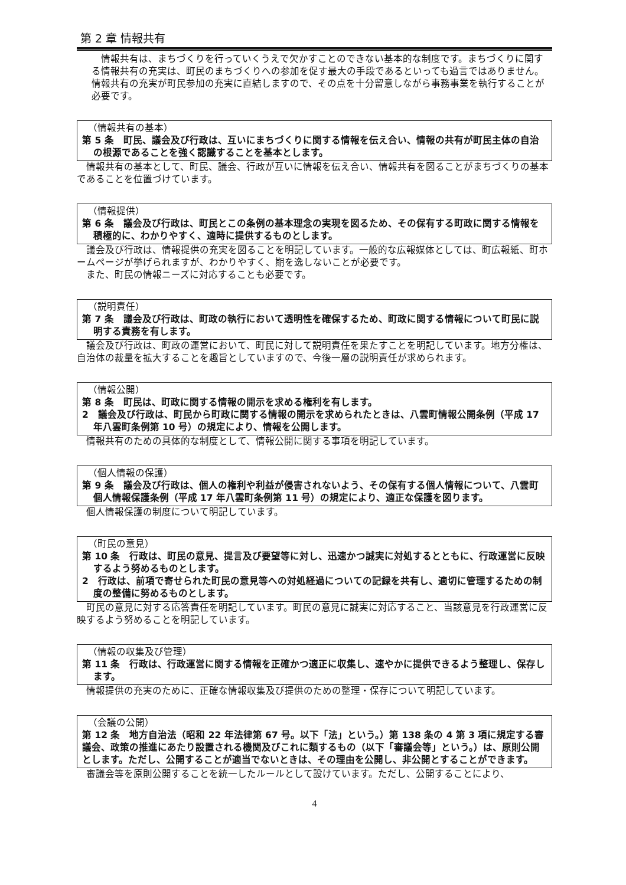第 2 章 情報共有
情報共有は、まちづくりを行っていくうえで欠かすことのできない基本的な制度です。まちづくりに関する情報共有の充実は、町民のまちづくりへの参加を促す最大の手段であるといっても過言ではありません。情報共有の充実が町民参加の充実に直結しますので、その点を十分留意しながら事務事業を執行することが必要です。
（情報共有の基本）
第 5 条　町民、議会及び行政は、互いにまちづくりに関する情報を伝え合い、情報の共有が町民主体の自治の根源であることを強く認識することを基本とします。
情報共有の基本として、町民、議会、行政が互いに情報を伝え合い、情報共有を図ることがまちづくりの基本であることを位置づけています。
（情報提供）
第 6 条　議会及び行政は、町民とこの条例の基本理念の実現を図るため、その保有する町政に関する情報を積極的に、わかりやすく、適時に提供するものとします。
議会及び行政は、情報提供の充実を図ることを明記しています。一般的な広報媒体としては、町広報紙、町ホームページが挙げられますが、わかりやすく、期を逸しないことが必要です。
また、町民の情報ニーズに対応することも必要です。
（説明責任）
第 7 条　議会及び行政は、町政の執行において透明性を確保するため、町政に関する情報について町民に説明する責務を有します。
議会及び行政は、町政の運営において、町民に対して説明責任を果たすことを明記しています。地方分権は、自治体の裁量を拡大することを趣旨としていますので、今後一層の説明責任が求められます。
（情報公開）
第 8 条　町民は、町政に関する情報の開示を求める権利を有します。
2　議会及び行政は、町民から町政に関する情報の開示を求められたときは、八雲町情報公開条例（平成 17 年八雲町条例第 10 号）の規定により、情報を公開します。
情報共有のための具体的な制度として、情報公開に関する事項を明記しています。
（個人情報の保護）
第 9 条　議会及び行政は、個人の権利や利益が侵害されないよう、その保有する個人情報について、八雲町個人情報保護条例（平成 17 年八雲町条例第 11 号）の規定により、適正な保護を図ります。
個人情報保護の制度について明記しています。
（町民の意見）
第 10 条　行政は、町民の意見、提言及び要望等に対し、迅速かつ誠実に対処するとともに、行政運営に反映するよう努めるものとします。
2　行政は、前項で寄せられた町民の意見等への対処経過についての記録を共有し、適切に管理するための制度の整備に努めるものとします。
町民の意見に対する応答責任を明記しています。町民の意見に誠実に対応すること、当該意見を行政運営に反映するよう努めることを明記しています。
（情報の収集及び管理）
第 11 条　行政は、行政運営に関する情報を正確かつ適正に収集し、速やかに提供できるよう整理し、保存します。
情報提供の充実のために、正確な情報収集及び提供のための整理・保存について明記しています。
（会議の公開）
第 12 条　地方自治法（昭和 22 年法律第 67 号。以下「法」という。）第 138 条の 4 第 3 項に規定する審議会、政策の推進にあたり設置される機関及びこれに類するもの（以下「審議会等」という。）は、原則公開とします。ただし、公開することが適当でないときは、その理由を公開し、非公開とすることができます。
審議会等を原則公開することを統一したルールとして設けています。ただし、公開することにより、
4